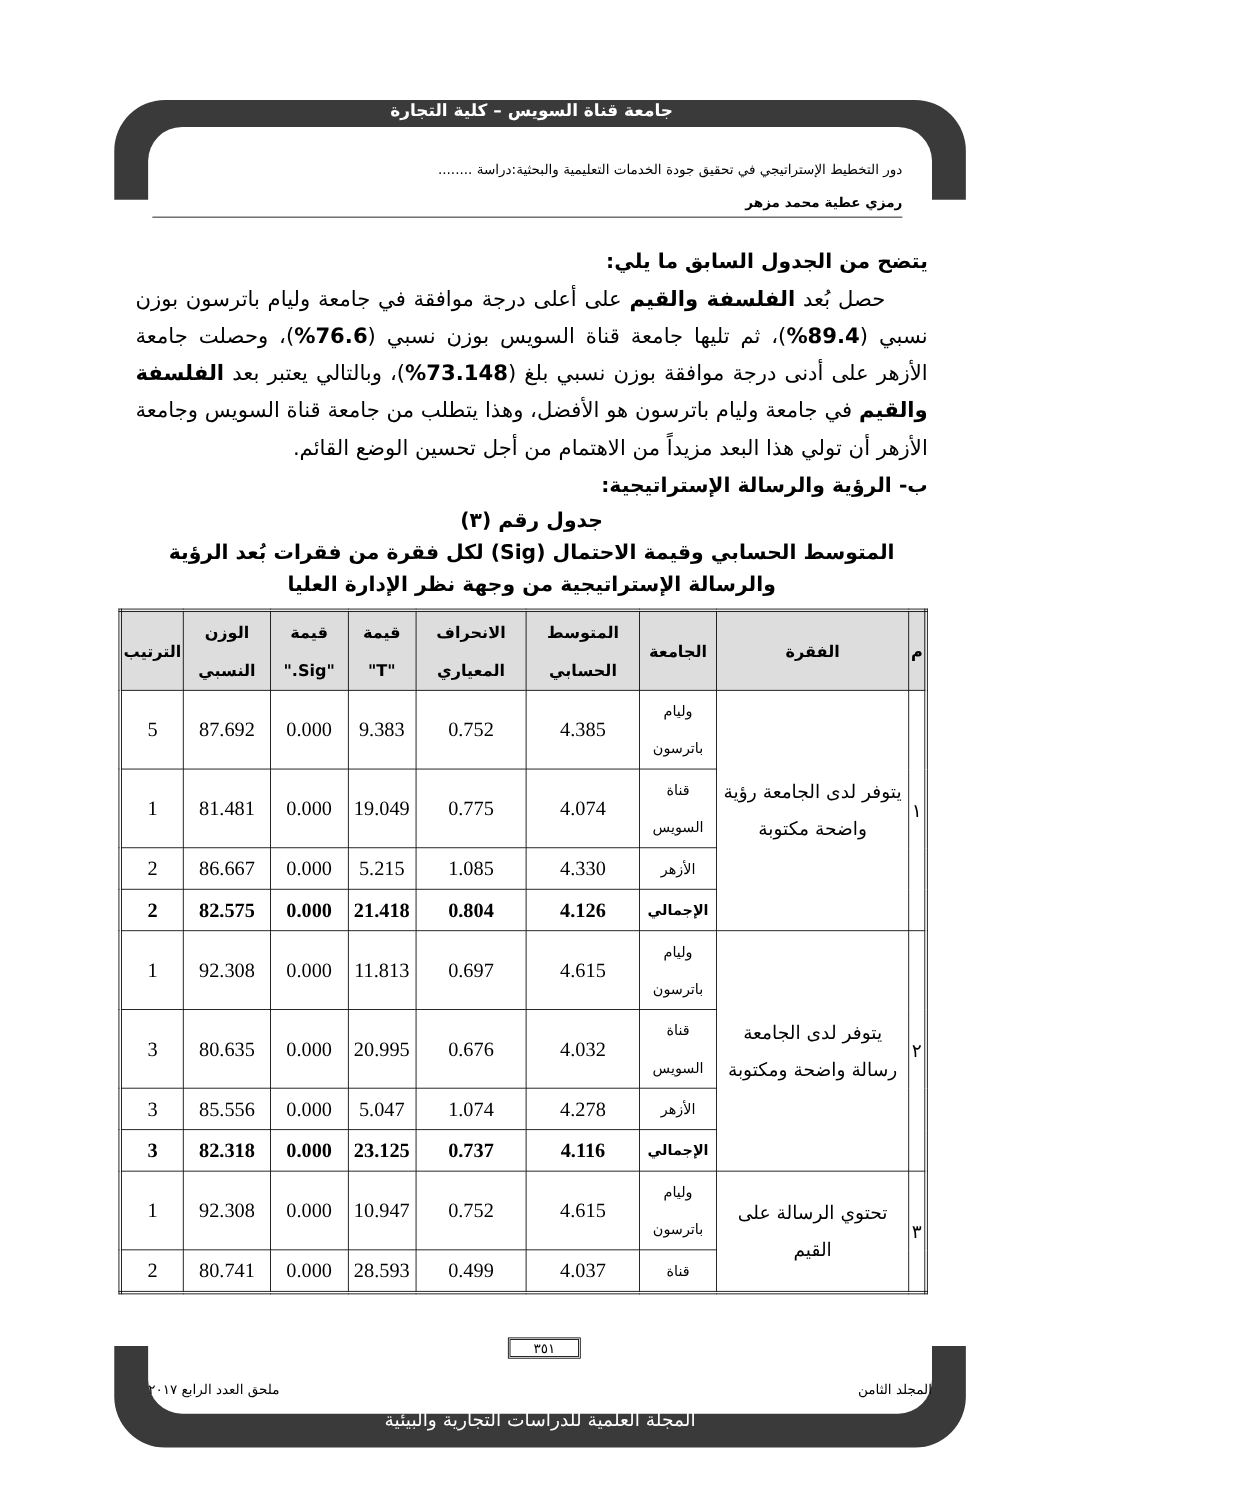جامعة قناة السويس – كلية التجارة
دور التخطيط الإستراتيجي في تحقيق جودة الخدمات التعليمية والبحثية:دراسة ........
رمزي عطية محمد مزهر
يتضح من الجدول السابق ما يلي:
حصل بُعد الفلسفة والقيم على أعلى درجة موافقة في جامعة وليام باترسون بوزن نسبي (89.4%)، ثم تليها جامعة قناة السويس بوزن نسبي (76.6%)، وحصلت جامعة الأزهر على أدنى درجة موافقة بوزن نسبي بلغ (73.148%)، وبالتالي يعتبر بعد الفلسفة والقيم في جامعة وليام باترسون هو الأفضل، وهذا يتطلب من جامعة قناة السويس وجامعة الأزهر أن تولي هذا البعد مزيداً من الاهتمام من أجل تحسين الوضع القائم.
ب- الرؤية والرسالة الإستراتيجية:
جدول رقم (٣)
المتوسط الحسابي وقيمة الاحتمال (Sig) لكل فقرة من فقرات بُعد الرؤية
والرسالة الإستراتيجية من وجهة نظر الإدارة العليا
| م | الفقرة | الجامعة | المتوسط الحسابي | الانحراف المعياري | قيمة "T" | قيمة "Sig." | الوزن النسبي | الترتيب |
| --- | --- | --- | --- | --- | --- | --- | --- | --- |
| ١ | يتوفر لدى الجامعة رؤية واضحة مكتوبة | وليام باترسون | 4.385 | 0.752 | 9.383 | 0.000 | 87.692 | 5 |
| | | قناة السويس | 4.074 | 0.775 | 19.049 | 0.000 | 81.481 | 1 |
| | | الأزهر | 4.330 | 1.085 | 5.215 | 0.000 | 86.667 | 2 |
| | | الإجمالي | 4.126 | 0.804 | 21.418 | 0.000 | 82.575 | 2 |
| ٢ | يتوفر لدى الجامعة رسالة واضحة ومكتوبة | وليام باترسون | 4.615 | 0.697 | 11.813 | 0.000 | 92.308 | 1 |
| | | قناة السويس | 4.032 | 0.676 | 20.995 | 0.000 | 80.635 | 3 |
| | | الأزهر | 4.278 | 1.074 | 5.047 | 0.000 | 85.556 | 3 |
| | | الإجمالي | 4.116 | 0.737 | 23.125 | 0.000 | 82.318 | 3 |
| ٣ | تحتوي الرسالة على القيم | وليام باترسون | 4.615 | 0.752 | 10.947 | 0.000 | 92.308 | 1 |
| | | قناة | 4.037 | 0.499 | 28.593 | 0.000 | 80.741 | 2 |
٣٥١
المجلد الثامن ملحق العدد الرابع ٢٠١٧
المجلة العلمية للدراسات التجارية والبيئية